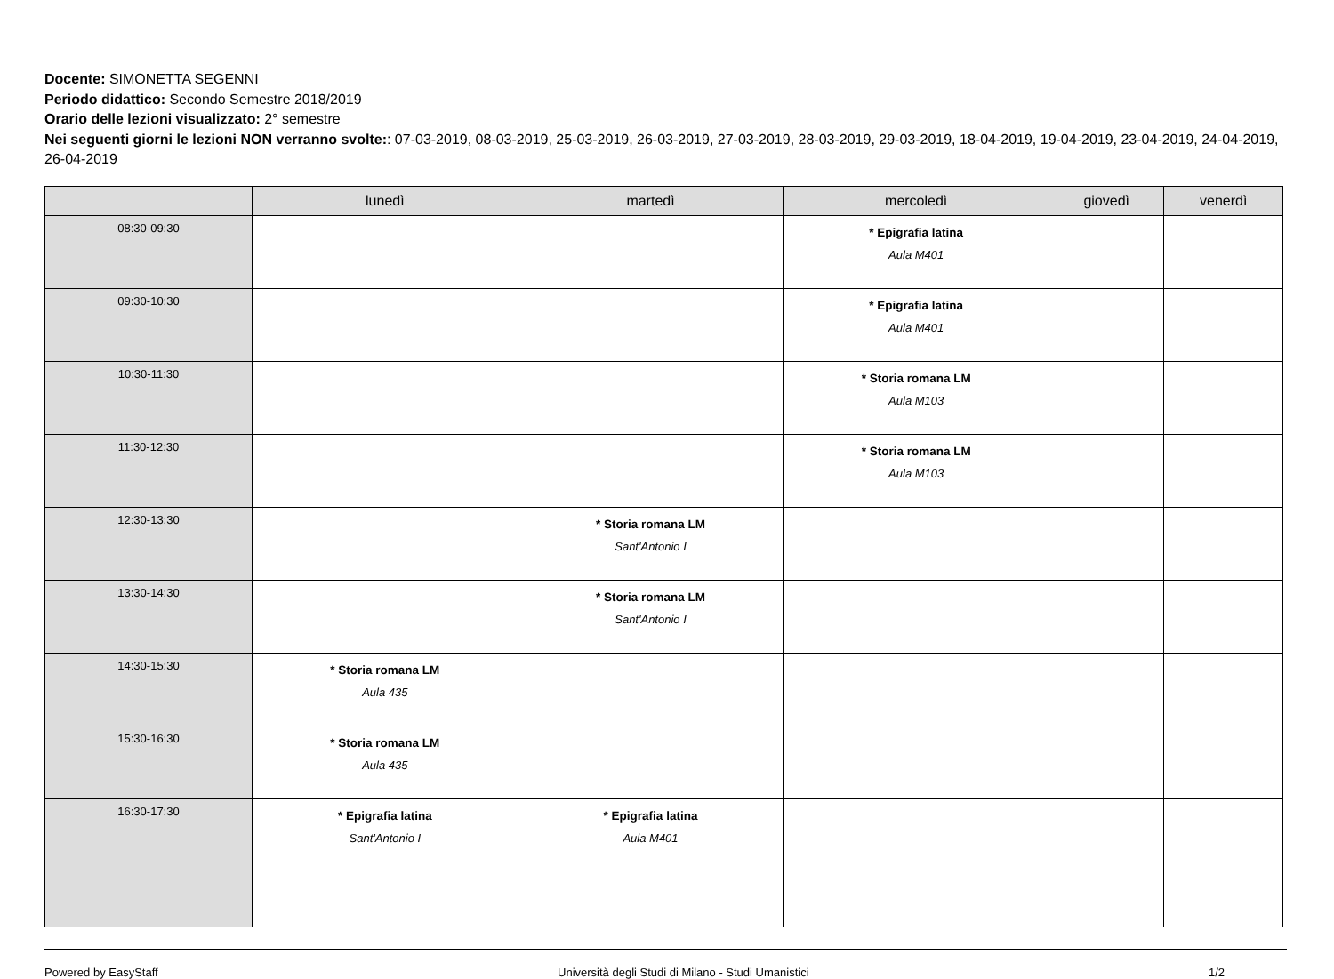Docente: SIMONETTA SEGENNI
Periodo didattico: Secondo Semestre 2018/2019
Orario delle lezioni visualizzato: 2° semestre
Nei seguenti giorni le lezioni NON verranno svolte:: 07-03-2019, 08-03-2019, 25-03-2019, 26-03-2019, 27-03-2019, 28-03-2019, 29-03-2019, 18-04-2019, 19-04-2019, 23-04-2019, 24-04-2019, 26-04-2019
| | lunedì | martedì | mercoledì | giovedì | venerdì |
| --- | --- | --- | --- | --- | --- |
| 08:30-09:30 | | | * Epigrafia latina Aula M401 | | |
| 09:30-10:30 | | | * Epigrafia latina Aula M401 | | |
| 10:30-11:30 | | | * Storia romana LM Aula M103 | | |
| 11:30-12:30 | | | * Storia romana LM Aula M103 | | |
| 12:30-13:30 | | * Storia romana LM Sant'Antonio I | | | |
| 13:30-14:30 | | * Storia romana LM Sant'Antonio I | | | |
| 14:30-15:30 | * Storia romana LM Aula 435 | | | | |
| 15:30-16:30 | * Storia romana LM Aula 435 | | | | |
| 16:30-17:30 | * Epigrafia latina Sant'Antonio I | * Epigrafia latina Aula M401 | | | |
Powered by EasyStaff Università degli Studi di Milano - Studi Umanistici 1/2